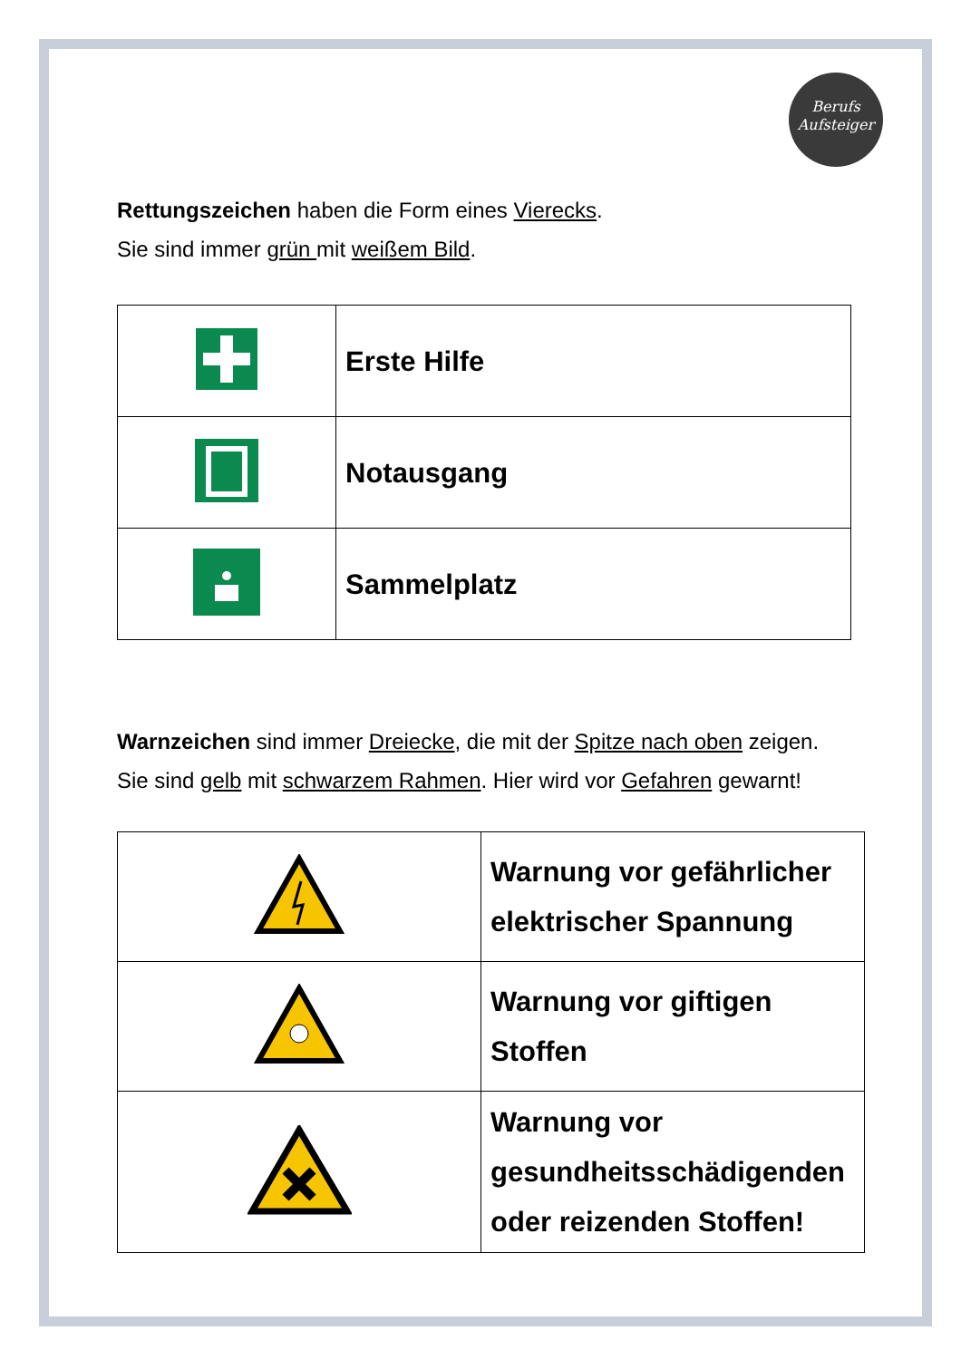Berufs
Aufsteiger
Rettungszeichen haben die Form eines Vierecks.
Sie sind immer grün mit weißem Bild.
| | Erste Hilfe |
| | Notausgang |
| | Sammelplatz |
Warnzeichen sind immer Dreiecke, die mit der Spitze nach oben zeigen.
Sie sind gelb mit schwarzem Rahmen. Hier wird vor Gefahren gewarnt!
| | Warnung vor gefährlicher elektrischer Spannung |
| | Warnung vor giftigen Stoffen |
| | Warnung vor gesundheitsschädigenden oder reizenden Stoffen! |